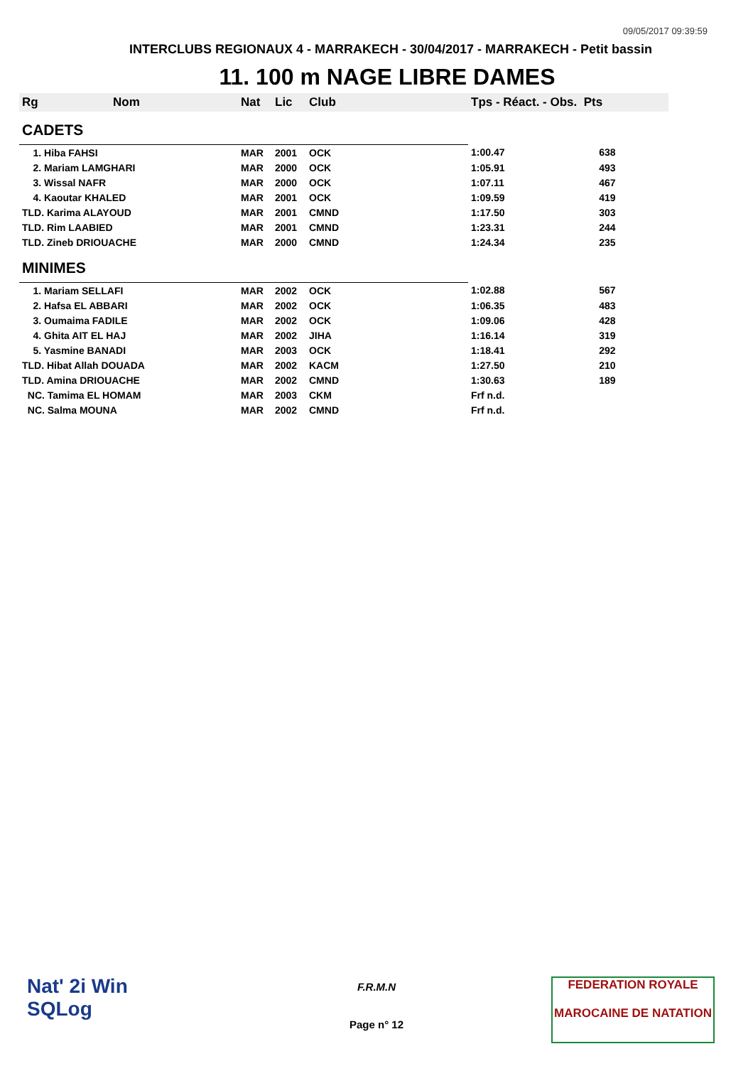09/05/2017 09:39:59
INTERCLUBS REGIONAUX 4 - MARRAKECH - 30/04/2017 - MARRAKECH - Petit bassin
11. 100 m NAGE LIBRE DAMES
| Rg | Nom | Nat | Lic | Club | Tps - Réact. - Obs. Pts | |
| --- | --- | --- | --- | --- | --- | --- |
| CADETS | | | | | | |
| 1. Hiba FAHSI | | MAR | 2001 | OCK | 1:00.47 | 638 |
| 2. Mariam LAMGHARI | | MAR | 2000 | OCK | 1:05.91 | 493 |
| 3. Wissal NAFR | | MAR | 2000 | OCK | 1:07.11 | 467 |
| 4. Kaoutar KHALED | | MAR | 2001 | OCK | 1:09.59 | 419 |
| TLD. Karima ALAYOUD | | MAR | 2001 | CMND | 1:17.50 | 303 |
| TLD. Rim LAABIED | | MAR | 2001 | CMND | 1:23.31 | 244 |
| TLD. Zineb DRIOUACHE | | MAR | 2000 | CMND | 1:24.34 | 235 |
| MINIMES | | | | | | |
| 1. Mariam SELLAFI | | MAR | 2002 | OCK | 1:02.88 | 567 |
| 2. Hafsa EL ABBARI | | MAR | 2002 | OCK | 1:06.35 | 483 |
| 3. Oumaima FADILE | | MAR | 2002 | OCK | 1:09.06 | 428 |
| 4. Ghita AIT EL HAJ | | MAR | 2002 | JIHA | 1:16.14 | 319 |
| 5. Yasmine BANADI | | MAR | 2003 | OCK | 1:18.41 | 292 |
| TLD. Hibat Allah DOUADA | | MAR | 2002 | KACM | 1:27.50 | 210 |
| TLD. Amina DRIOUACHE | | MAR | 2002 | CMND | 1:30.63 | 189 |
| NC. Tamima EL HOMAM | | MAR | 2003 | CKM | Frf n.d. | |
| NC. Salma MOUNA | | MAR | 2002 | CMND | Frf n.d. | |
Nat' 2i Win
SQLog
F.R.M.N
Page n° 12
FEDERATION ROYALE
MAROCAINE DE NATATION